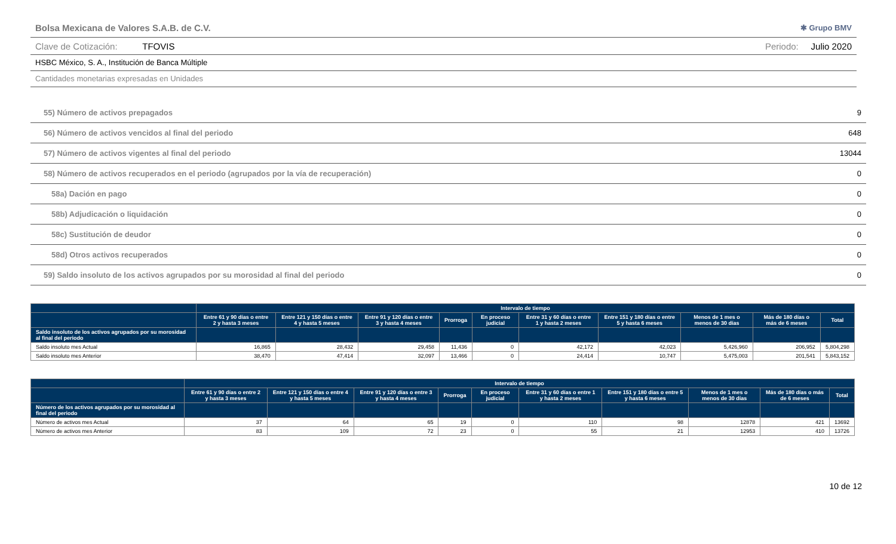Bolsa Mexicana de Valores S.A.B. de C.V. ✱ Grupo BMV
Clave de Cotización: TFOVIS Periodo: Julio 2020
HSBC México, S. A., Institución de Banca Múltiple
Cantidades monetarias expresadas en Unidades
55) Número de activos prepagados 9
56) Número de activos vencidos al final del periodo 648
57) Número de activos vigentes al final del periodo 13044
58) Número de activos recuperados en el periodo (agrupados por la vía de recuperación) 0
58a) Dación en pago 0
58b) Adjudicación o liquidación 0
58c) Sustitución de deudor 0
58d) Otros activos recuperados 0
59) Saldo insoluto de los activos agrupados por su morosidad al final del periodo 0
| | Intervalo de tiempo | | | | | | | | | |
| --- | --- | --- | --- | --- | --- | --- | --- | --- | --- | --- |
| | Entre 61 y 90 días o entre 2 y hasta 3 meses | Entre 121 y 150 días o entre 4 y hasta 5 meses | Entre 91 y 120 días o entre 3 y hasta 4 meses | Prorroga | En proceso judicial | Entre 31 y 60 días o entre 1 y hasta 2 meses | Entre 151 y 180 días o entre 5 y hasta 6 meses | Menos de 1 mes o menos de 30 días | Más de 180 días o más de 6 meses | Total |
| Saldo insoluto de los activos agrupados por su morosidad al final del periodo | | | | | | | | | | |
| Saldo insoluto mes Actual | 16,865 | 28,432 | 29,458 | 11,436 | 0 | 42,172 | 42,023 | 5,426,960 | 206,952 | 5,804,298 |
| Saldo insoluto mes Anterior | 38,470 | 47,414 | 32,097 | 13,466 | 0 | 24,414 | 10,747 | 5,475,003 | 201,541 | 5,843,152 |
| | Intervalo de tiempo | | | | | | | | | |
| --- | --- | --- | --- | --- | --- | --- | --- | --- | --- | --- |
| | Entre 61 y 90 días o entre 2 y hasta 3 meses | Entre 121 y 150 días o entre 4 y hasta 5 meses | Entre 91 y 120 días o entre 3 y hasta 4 meses | Prorroga | En proceso judicial | Entre 31 y 60 días o entre 1 y hasta 2 meses | Entre 151 y 180 días o entre 5 y hasta 6 meses | Menos de 1 mes o menos de 30 días | Más de 180 días o más de 6 meses | Total |
| Número de los activos agrupados por su morosidad al final del periodo | | | | | | | | | | |
| Número de activos mes Actual | 37 | 64 | 65 | 19 | 0 | 110 | 98 | 12878 | 421 | 13692 |
| Número de activos mes Anterior | 83 | 109 | 72 | 23 | 0 | 55 | 21 | 12953 | 410 | 13726 |
10 de 12